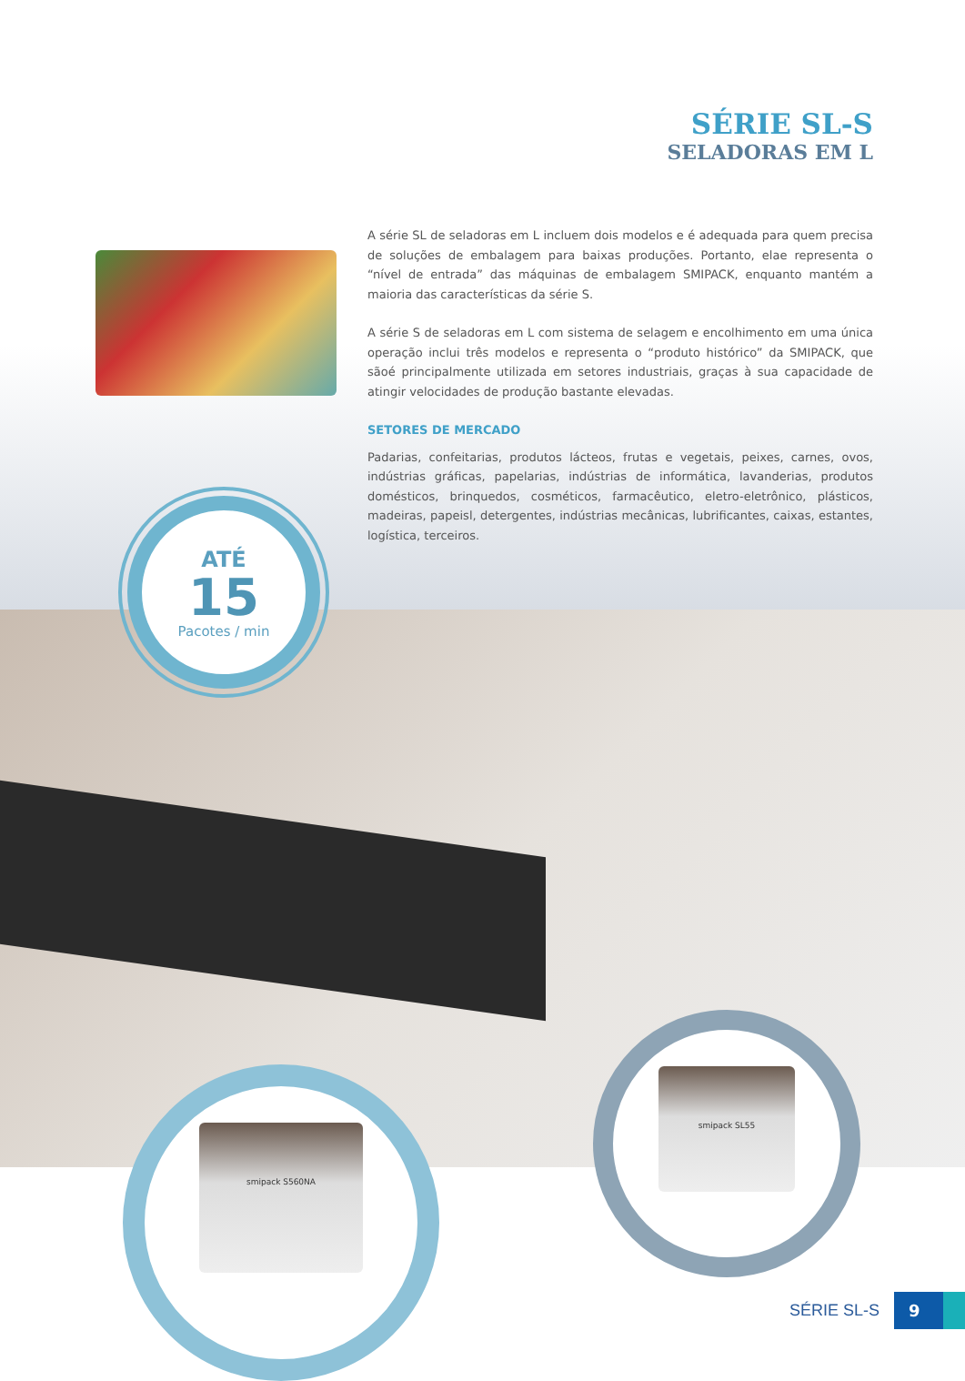SÉRIE SL-S
SELADORAS EM L
A série SL de seladoras em L incluem dois modelos e é adequada para quem precisa de soluções de embalagem para baixas produções. Portanto, elae representa o “nível de entrada” das máquinas de embalagem SMIPACK, enquanto mantém a maioria das características da série S.
A série S de seladoras em L com sistema de selagem e encolhimento em uma única operação inclui três modelos e representa o “produto histórico” da SMIPACK, que sãoé principalmente utilizada em setores industriais, graças à sua capacidade de atingir velocidades de produção bastante elevadas.
SETORES DE MERCADO
Padarias, confeitarias, produtos lácteos, frutas e vegetais, peixes, carnes, ovos, indústrias gráficas, papelarias, indústrias de informática, lavanderias, produtos domésticos, brinquedos, cosméticos, farmacêutico, eletro-eletrônico, plásticos, madeiras, papeisl, detergentes, indústrias mecânicas, lubrificantes, caixas, estantes, logística, terceiros.
ATÉ
15
Pacotes / min
smipack S560NA
smipack SL55
SÉRIE SL-S 9